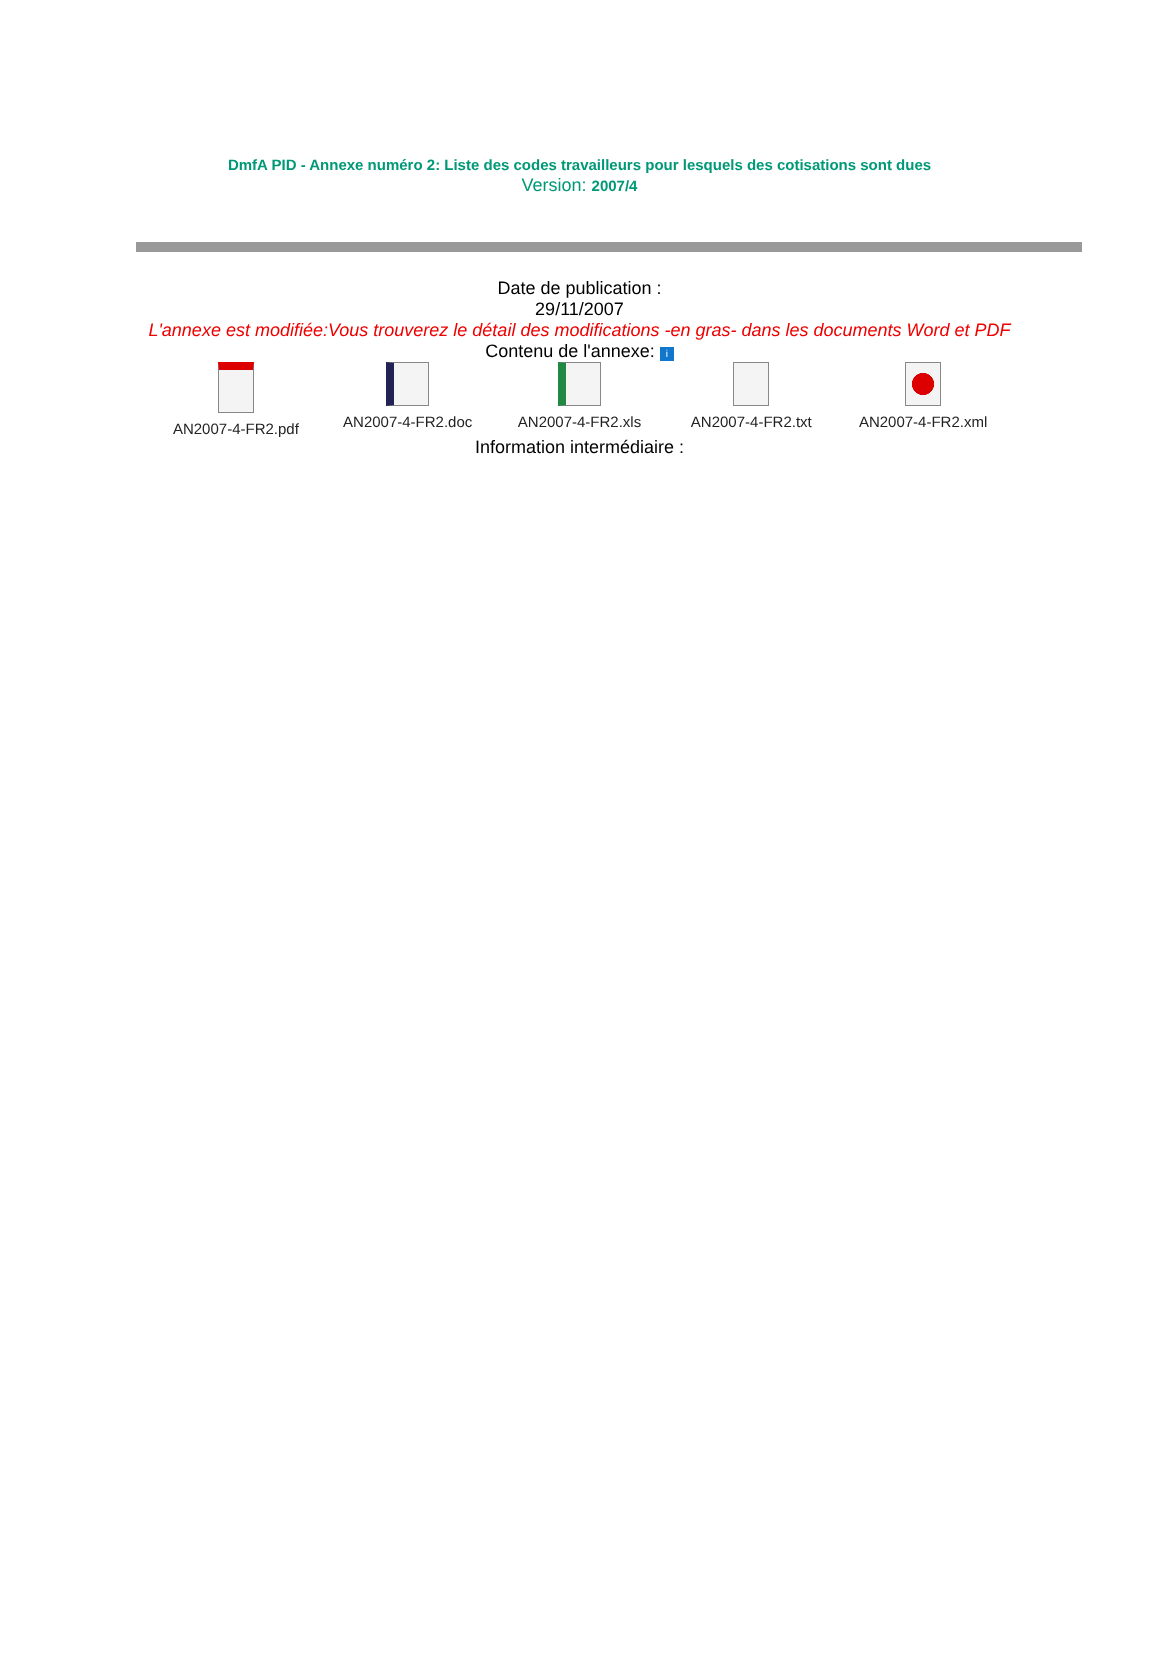DmfA PID - Annexe numéro 2: Liste des codes travailleurs pour lesquels des cotisations sont dues
Version: 2007/4
Date de publication :
29/11/2007
L'annexe est modifiée:Vous trouverez le détail des modifications -en gras- dans les documents Word et PDF
Contenu de l'annexe: i
AN2007-4-FR2.pdf
AN2007-4-FR2.doc
AN2007-4-FR2.xls
AN2007-4-FR2.txt
AN2007-4-FR2.xml
Information intermédiaire :